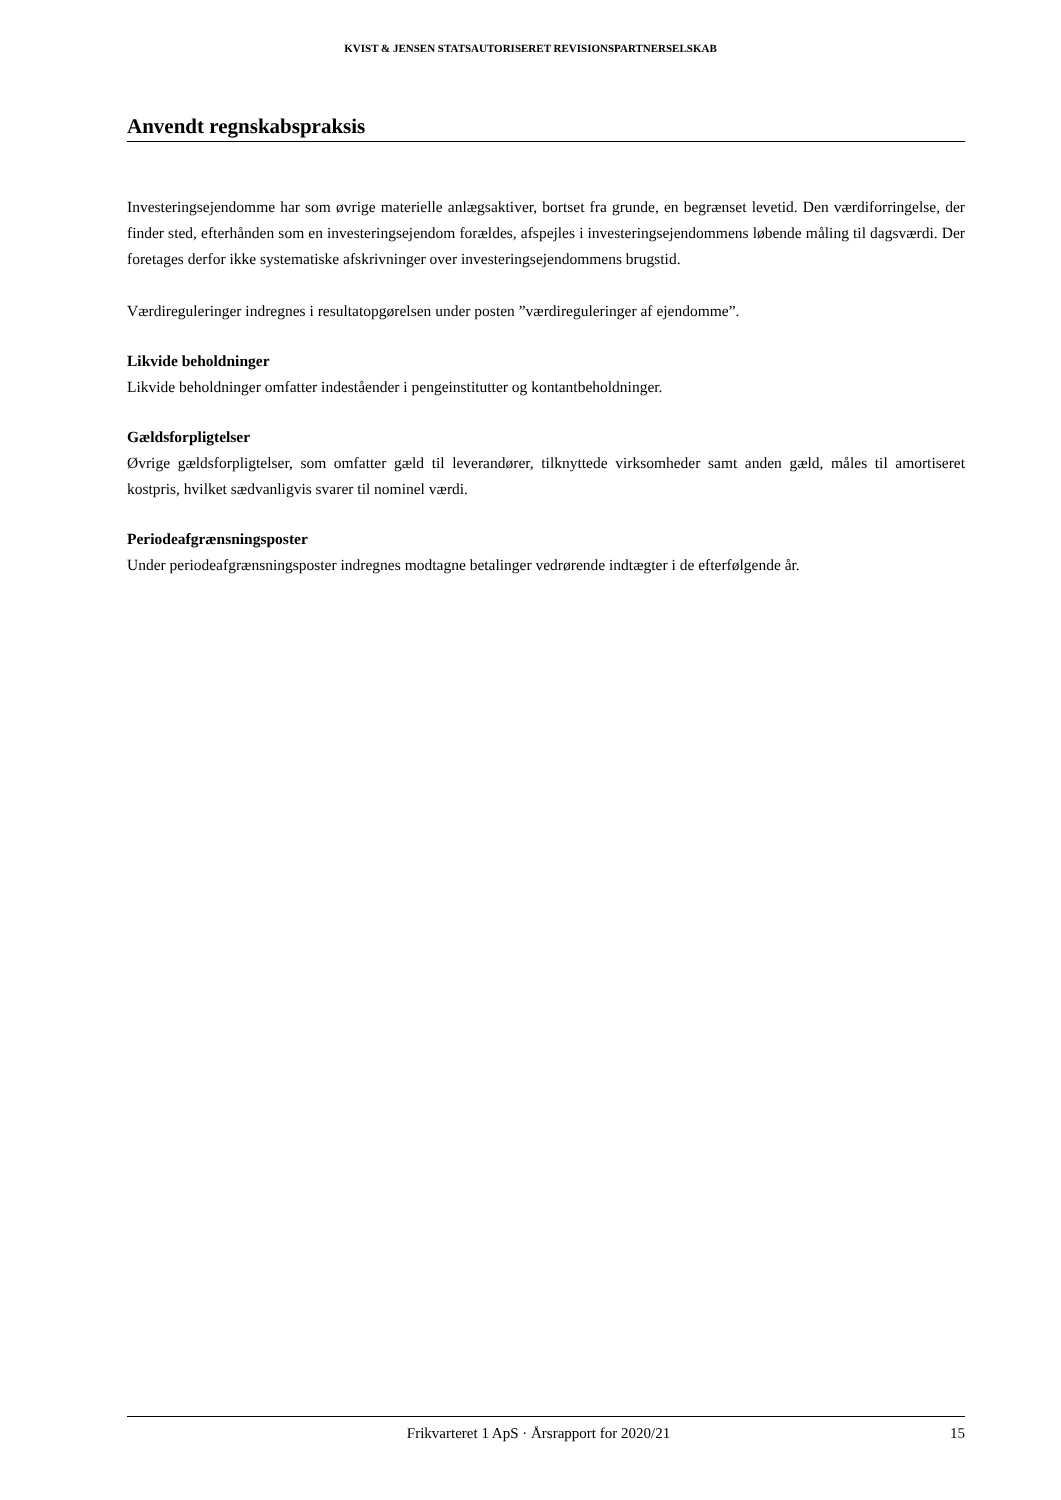KVIST & JENSEN STATSAUTORISERET REVISIONSPARTNERSELSKAB
Anvendt regnskabspraksis
Investeringsejendomme har som øvrige materielle anlægsaktiver, bortset fra grunde, en begrænset levetid. Den værdiforringelse, der finder sted, efterhånden som en investeringsejendom forældes, afspejles i investeringsejendommens løbende måling til dagsværdi. Der foretages derfor ikke systematiske afskrivninger over investeringsejendommens brugstid.
Værdireguleringer indregnes i resultatopgørelsen under posten ”værdireguleringer af ejendomme”.
Likvide beholdninger
Likvide beholdninger omfatter indeståender i pengeinstitutter og kontantbeholdninger.
Gældsforpligtelser
Øvrige gældsforpligtelser, som omfatter gæld til leverandører, tilknyttede virksomheder samt anden gæld, måles til amortiseret kostpris, hvilket sædvanligvis svarer til nominel værdi.
Periodeafgrænsningsposter
Under periodeafgrænsningsposter indregnes modtagne betalinger vedrørende indtægter i de efterfølgende år.
Frikvarteret 1 ApS · Årsrapport for 2020/21 15